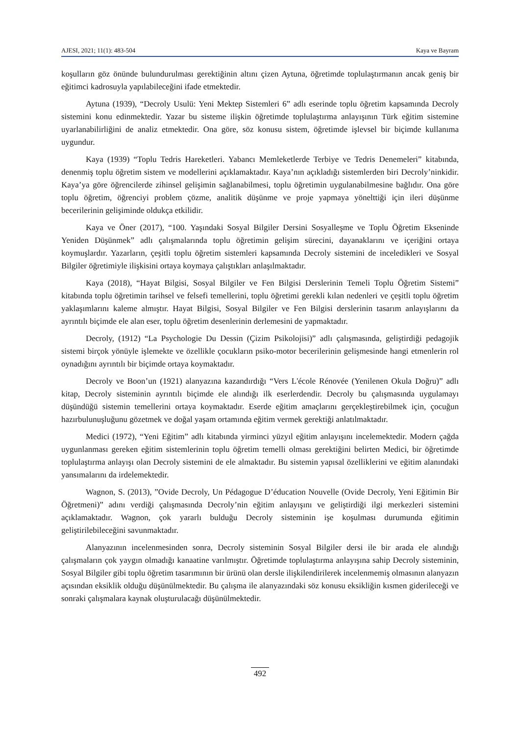AJESI, 2021; 11(1): 483-504 Kaya ve Bayram
koşulların göz önünde bulundurulması gerektiğinin altını çizen Aytuna, öğretimde toplulaştırmanın ancak geniş bir eğitimci kadrosuyla yapılabileceğini ifade etmektedir.
Aytuna (1939), “Decroly Usulü: Yeni Mektep Sistemleri 6” adlı eserinde toplu öğretim kapsamında Decroly sistemini konu edinmektedir. Yazar bu sisteme ilişkin öğretimde toplulaştırma anlayışının Türk eğitim sistemine uyarlanabilirliğini de analiz etmektedir. Ona göre, söz konusu sistem, öğretimde işlevsel bir biçimde kullanıma uygundur.
Kaya (1939) “Toplu Tedris Hareketleri. Yabancı Memleketlerde Terbiye ve Tedris Denemeleri” kitabında, denenmiş toplu öğretim sistem ve modellerini açıklamaktadır. Kaya’nın açıkladığı sistemlerden biri Decroly’ninkidir. Kaya’ya göre öğrencilerde zihinsel gelişimin sağlanabilmesi, toplu öğretimin uygulanabilmesine bağlıdır. Ona göre toplu öğretim, öğrenciyi problem çözme, analitik düşünme ve proje yapmaya yönelttiği için ileri düşünme becerilerinin gelişiminde oldukça etkilidir.
Kaya ve Öner (2017), “100. Yaşındaki Sosyal Bilgiler Dersini Sosyalleşme ve Toplu Öğretim Ekseninde Yeniden Düşünmek” adlı çalışmalarında toplu öğretimin gelişim sürecini, dayanaklarını ve içeriğini ortaya koymuşlardır. Yazarların, çeşitli toplu öğretim sistemleri kapsamında Decroly sistemini de inceledikleri ve Sosyal Bilgiler öğretimiyle ilişkisini ortaya koymaya çalıştıkları anlaşılmaktadır.
Kaya (2018), “Hayat Bilgisi, Sosyal Bilgiler ve Fen Bilgisi Derslerinin Temeli Toplu Öğretim Sistemi” kitabında toplu öğretimin tarihsel ve felsefi temellerini, toplu öğretimi gerekli kılan nedenleri ve çeşitli toplu öğretim yaklaşımlarını kaleme almıştır. Hayat Bilgisi, Sosyal Bilgiler ve Fen Bilgisi derslerinin tasarım anlayışlarını da ayrıntılı biçimde ele alan eser, toplu öğretim desenlerinin derlemesini de yapmaktadır.
Decroly, (1912) “La Psychologie Du Dessin (Çizim Psikolojisi)” adlı çalışmasında, geliştirdiği pedagojik sistemi birçok yönüyle işlemekte ve özellikle çocukların psiko-motor becerilerinin gelişmesinde hangi etmenlerin rol oynadığını ayrıntılı bir biçimde ortaya koymaktadır.
Decroly ve Boon’un (1921) alanyazına kazandırdığı “Vers L'école Rénovée (Yenilenen Okula Doğru)” adlı kitap, Decroly sisteminin ayrıntılı biçimde ele alındığı ilk eserlerdendir. Decroly bu çalışmasında uygulamayı düşündüğü sistemin temellerini ortaya koymaktadır. Eserde eğitim amaçlarını gerçekleştirebilmek için, çocuğun hazırbulunuşluğunu gözetmek ve doğal yaşam ortamında eğitim vermek gerektiği anlatılmaktadır.
Medici (1972), “Yeni Eğitim” adlı kitabında yirminci yüzyıl eğitim anlayışını incelemektedir. Modern çağda uygunlanması gereken eğitim sistemlerinin toplu öğretim temelli olması gerektiğini belirten Medici, bir öğretimde toplulaştırma anlayışı olan Decroly sistemini de ele almaktadır. Bu sistemin yapısal özelliklerini ve eğitim alanındaki yansımalarını da irdelemektedir.
Wagnon, S. (2013), ”Ovide Decroly, Un Pédagogue D’éducation Nouvelle (Ovide Decroly, Yeni Eğitimin Bir Öğretmeni)” adını verdiği çalışmasında Decroly’nin eğitim anlayışını ve geliştirdiği ilgi merkezleri sistemini açıklamaktadır. Wagnon, çok yararlı bulduğu Decroly sisteminin işe koşulması durumunda eğitimin geliştirilebileceğini savunmaktadır.
Alanyazının incelenmesinden sonra, Decroly sisteminin Sosyal Bilgiler dersi ile bir arada ele alındığı çalışmaların çok yaygın olmadığı kanaatine varılmıştır. Öğretimde toplulaştırma anlayışına sahip Decroly sisteminin, Sosyal Bilgiler gibi toplu öğretim tasarımının bir ürünü olan dersle ilişkilendirilerek incelenmemiş olmasının alanyazın açısından eksiklik olduğu düşünülmektedir. Bu çalışma ile alanyazındaki söz konusu eksikliğin kısmen giderileceği ve sonraki çalışmalara kaynak oluşturulacağı düşünülmektedir.
492